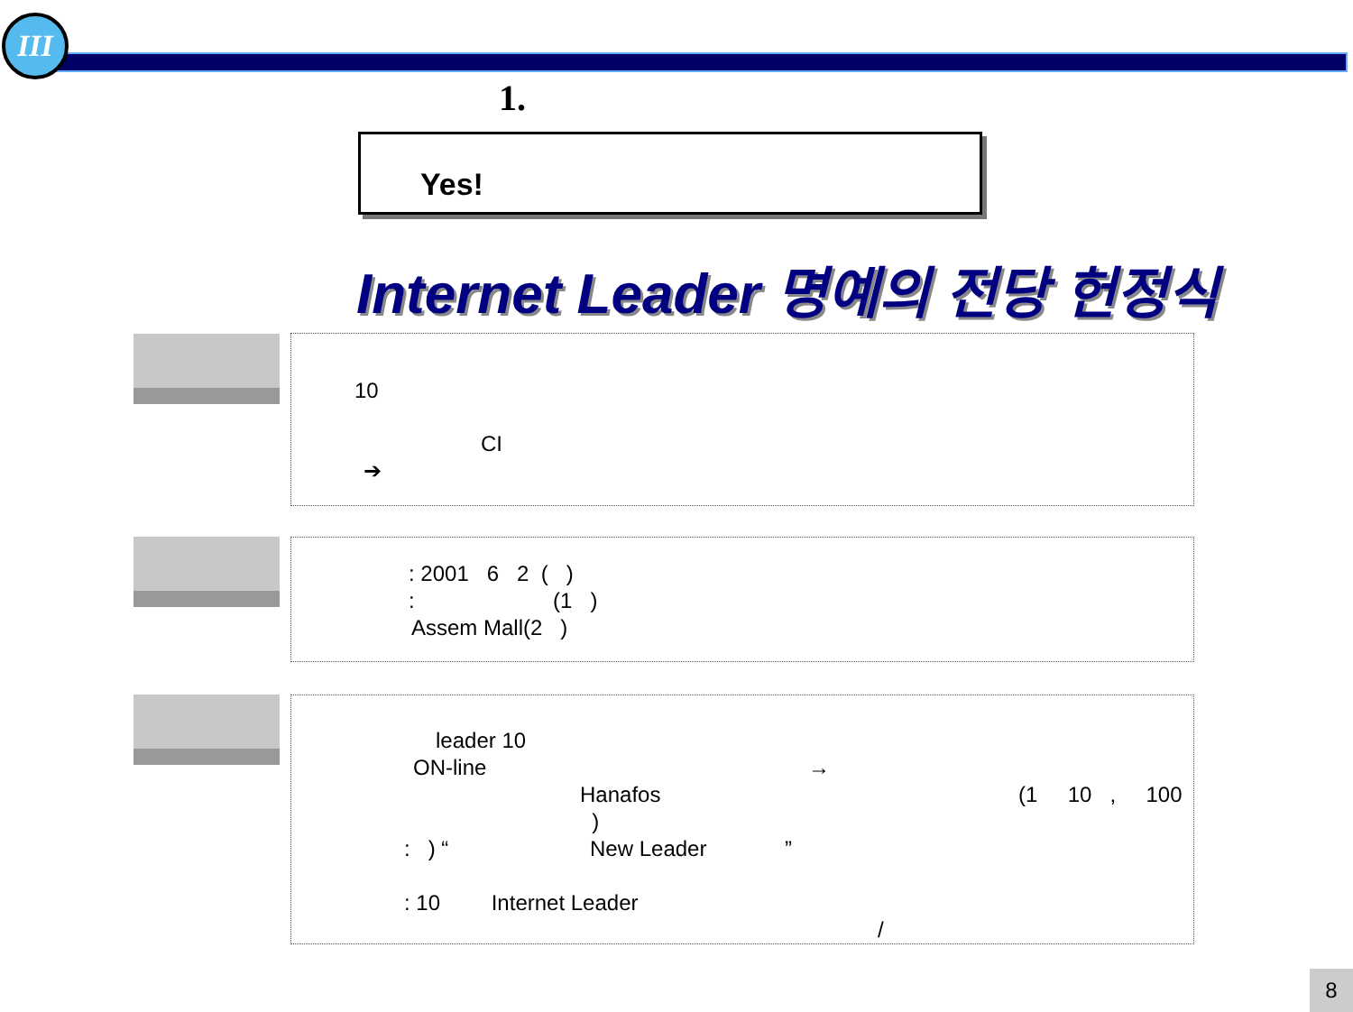III
1.
Yes!
Internet Leader 명예의 전당 헌정식
10
CI
➔
: 2001 6 2 ( )
: (1 )
Assem Mall(2 )
leader 10
ON-line →
Hanafos (1 10 , 100 )
: ) “ New Leader ”
: 10 Internet Leader
/
8